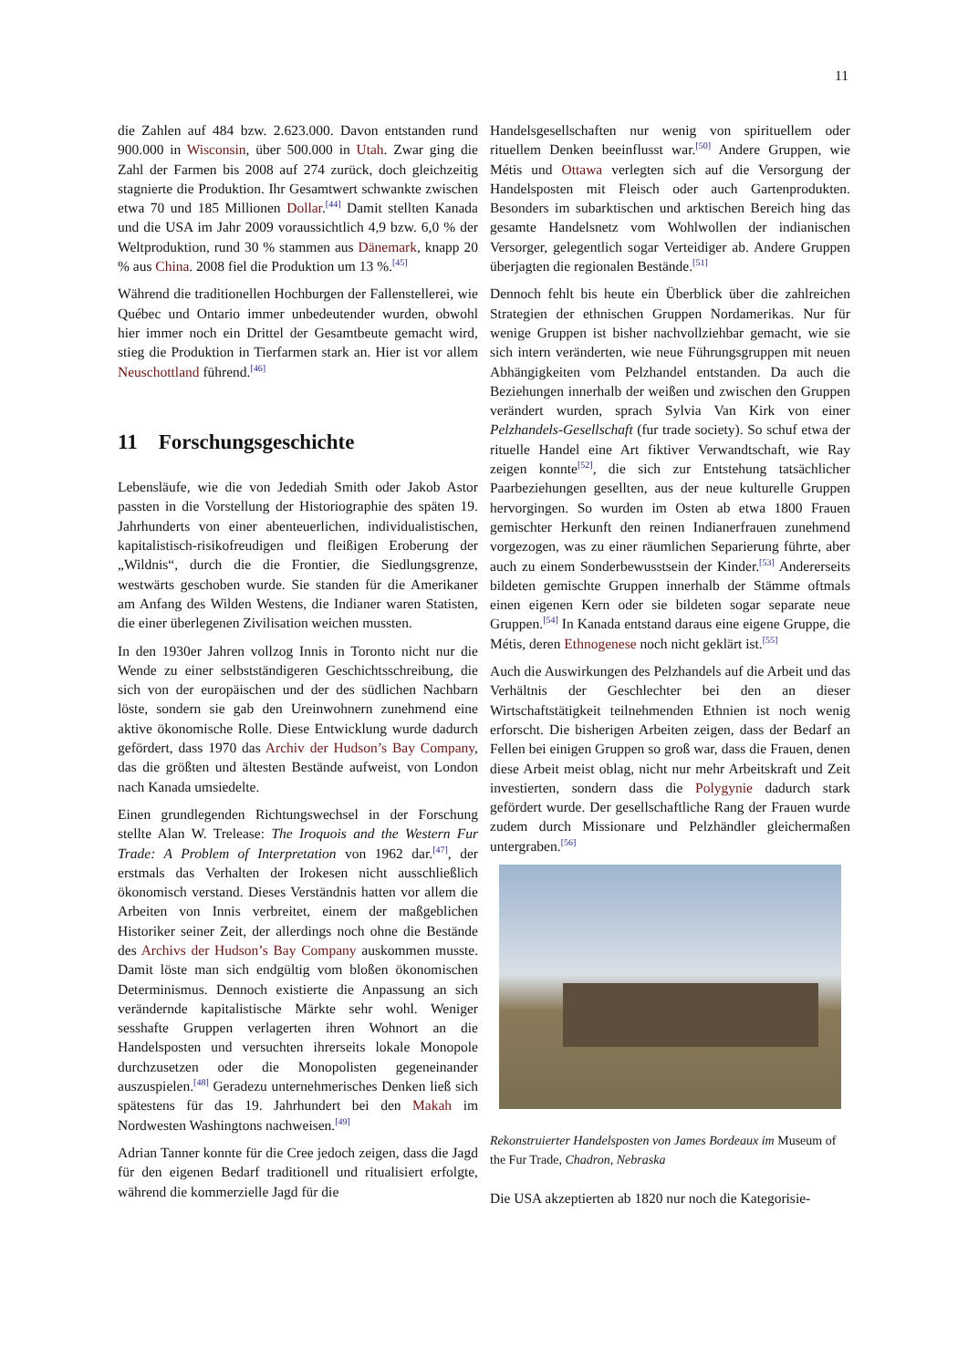11
die Zahlen auf 484 bzw. 2.623.000. Davon entstanden rund 900.000 in Wisconsin, über 500.000 in Utah. Zwar ging die Zahl der Farmen bis 2008 auf 274 zurück, doch gleichzeitig stagnierte die Produktion. Ihr Gesamtwert schwankte zwischen etwa 70 und 185 Millionen Dollar.<sup>[44]</sup> Damit stellten Kanada und die USA im Jahr 2009 voraussichtlich 4,9 bzw. 6,0 % der Weltproduktion, rund 30 % stammen aus Dänemark, knapp 20 % aus China. 2008 fiel die Produktion um 13 %.<sup>[45]</sup>
Während die traditionellen Hochburgen der Fallenstellerei, wie Québec und Ontario immer unbedeutender wurden, obwohl hier immer noch ein Drittel der Gesamtbeute gemacht wird, stieg die Produktion in Tierfarmen stark an. Hier ist vor allem Neuschottland führend.<sup>[46]</sup>
11 Forschungsgeschichte
Lebensläufe, wie die von Jedediah Smith oder Jakob Astor passten in die Vorstellung der Historiographie des späten 19. Jahrhunderts von einer abenteuerlichen, individualistischen, kapitalistisch-risikofreudigen und fleißigen Eroberung der „Wildnis“, durch die die Frontier, die Siedlungsgrenze, westwärts geschoben wurde. Sie standen für die Amerikaner am Anfang des Wilden Westens, die Indianer waren Statisten, die einer überlegenen Zivilisation weichen mussten.
In den 1930er Jahren vollzog Innis in Toronto nicht nur die Wende zu einer selbstständigeren Geschichtsschreibung, die sich von der europäischen und der des südlichen Nachbarn löste, sondern sie gab den Ureinwohnern zunehmend eine aktive ökonomische Rolle. Diese Entwicklung wurde dadurch gefördert, dass 1970 das Archiv der Hudson’s Bay Company, das die größten und ältesten Bestände aufweist, von London nach Kanada umsiedelte.
Einen grundlegenden Richtungswechsel in der Forschung stellte Alan W. Trelease: The Iroquois and the Western Fur Trade: A Problem of Interpretation von 1962 dar.<sup>[47]</sup>, der erstmals das Verhalten der Irokesen nicht ausschließlich ökonomisch verstand. Dieses Verständnis hatten vor allem die Arbeiten von Innis verbreitet, einem der maßgeblichen Historiker seiner Zeit, der allerdings noch ohne die Bestände des Archivs der Hudson’s Bay Company auskommen musste. Damit löste man sich endgültig vom bloßen ökonomischen Determinismus. Dennoch existierte die Anpassung an sich verändernde kapitalistische Märkte sehr wohl. Weniger sesshafte Gruppen verlagerten ihren Wohnort an die Handelsposten und versuchten ihrerseits lokale Monopole durchzusetzen oder die Monopolisten gegeneinander auszuspielen.<sup>[48]</sup> Geradezu unternehmerisches Denken ließ sich spätestens für das 19. Jahrhundert bei den Makah im Nordwesten Washingtons nachweisen.<sup>[49]</sup>
Adrian Tanner konnte für die Cree jedoch zeigen, dass die Jagd für den eigenen Bedarf traditionell und ritualisiert erfolgte, während die kommerzielle Jagd für die
Handelsgesellschaften nur wenig von spirituellem oder rituellem Denken beeinflusst war.<sup>[50]</sup> Andere Gruppen, wie Métis und Ottawa verlegten sich auf die Versorgung der Handelsposten mit Fleisch oder auch Gartenprodukten. Besonders im subarktischen und arktischen Bereich hing das gesamte Handelsnetz vom Wohlwollen der indianischen Versorger, gelegentlich sogar Verteidiger ab. Andere Gruppen überjagten die regionalen Bestände.<sup>[51]</sup>
Dennoch fehlt bis heute ein Überblick über die zahlreichen Strategien der ethnischen Gruppen Nordamerikas. Nur für wenige Gruppen ist bisher nachvollziehbar gemacht, wie sie sich intern veränderten, wie neue Führungsgruppen mit neuen Abhängigkeiten vom Pelzhandel entstanden. Da auch die Beziehungen innerhalb der weißen und zwischen den Gruppen verändert wurden, sprach Sylvia Van Kirk von einer Pelzhandels-Gesellschaft (fur trade society). So schuf etwa der rituelle Handel eine Art fiktiver Verwandtschaft, wie Ray zeigen konnte<sup>[52]</sup>, die sich zur Entstehung tatsächlicher Paarbeziehungen gesellten, aus der neue kulturelle Gruppen hervorgingen. So wurden im Osten ab etwa 1800 Frauen gemischter Herkunft den reinen Indianerfrauen zunehmend vorgezogen, was zu einer räumlichen Separierung führte, aber auch zu einem Sonderbewusstsein der Kinder.<sup>[53]</sup> Andererseits bildeten gemischte Gruppen innerhalb der Stämme oftmals einen eigenen Kern oder sie bildeten sogar separate neue Gruppen.<sup>[54]</sup> In Kanada entstand daraus eine eigene Gruppe, die Métis, deren Ethnogenese noch nicht geklärt ist.<sup>[55]</sup>
Auch die Auswirkungen des Pelzhandels auf die Arbeit und das Verhältnis der Geschlechter bei den an dieser Wirtschaftstätigkeit teilnehmenden Ethnien ist noch wenig erforscht. Die bisherigen Arbeiten zeigen, dass der Bedarf an Fellen bei einigen Gruppen so groß war, dass die Frauen, denen diese Arbeit meist oblag, nicht nur mehr Arbeitskraft und Zeit investierten, sondern dass die Polygynie dadurch stark gefördert wurde. Der gesellschaftliche Rang der Frauen wurde zudem durch Missionare und Pelzhändler gleichermaßen untergraben.<sup>[56]</sup>
Rekonstruierter Handelsposten von James Bordeaux im Museum of the Fur Trade, Chadron, Nebraska
Die USA akzeptierten ab 1820 nur noch die Kategorisie-